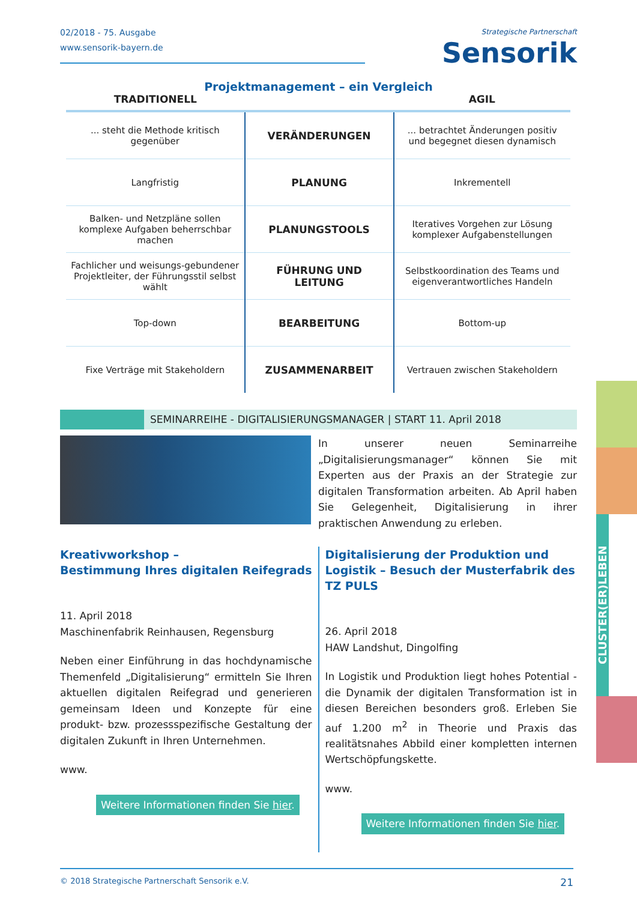02/2018 - 75. Ausgabe
www.sensorik-bayern.de
Strategische Partnerschaft Sensorik
Projektmanagement – ein Vergleich
| TRADITIONELL | | AGIL |
| --- | --- | --- |
| ... steht die Methode kritisch gegenüber | VERÄNDERUNGEN | ... betrachtet Änderungen positiv und begegnet diesen dynamisch |
| Langfristig | PLANUNG | Inkrementell |
| Balken- und Netzpläne sollen komplexe Aufgaben beherrschbar machen | PLANUNGSTOOLS | Iteratives Vorgehen zur Lösung komplexer Aufgabenstellungen |
| Fachlicher und weisungs-gebundener Projektleiter, der Führungsstil selbst wählt | FÜHRUNG UND LEITUNG | Selbstkoordination des Teams und eigenverantwortliches Handeln |
| Top-down | BEARBEITUNG | Bottom-up |
| Fixe Verträge mit Stakeholdern | ZUSAMMENARBEIT | Vertrauen zwischen Stakeholdern |
SEMINARREIHE - DIGITALISIERUNGSMANAGER | START 11. April 2018
In unserer neuen Seminarreihe „Digitalisierungsmanager“ können Sie mit Experten aus der Praxis an der Strategie zur digitalen Transformation arbeiten. Ab April haben Sie Gelegenheit, Digitalisierung in ihrer praktischen Anwendung zu erleben.
Kreativworkshop –
Bestimmung Ihres digitalen Reifegrads
11. April 2018
Maschinenfabrik Reinhausen, Regensburg
Neben einer Einführung in das hochdynamische Themenfeld „Digitalisierung“ ermitteln Sie Ihren aktuellen digitalen Reifegrad und generieren gemeinsam Ideen und Konzepte für eine produkt- bzw. prozessspezifische Gestaltung der digitalen Zukunft in Ihren Unternehmen.
www.
Weitere Informationen finden Sie hier.
Digitalisierung der Produktion und Logistik – Besuch der Musterfabrik des TZ PULS
26. April 2018
HAW Landshut, Dingolfing
In Logistik und Produktion liegt hohes Potential - die Dynamik der digitalen Transformation ist in diesen Bereichen besonders groß. Erleben Sie auf 1.200 m<sup>2</sup> in Theorie und Praxis das realitätsnahes Abbild einer kompletten internen Wertschöpfungskette.
www.
Weitere Informationen finden Sie hier.
© 2018 Strategische Partnerschaft Sensorik e.V. 21
CLUSTER(ER)LEBEN